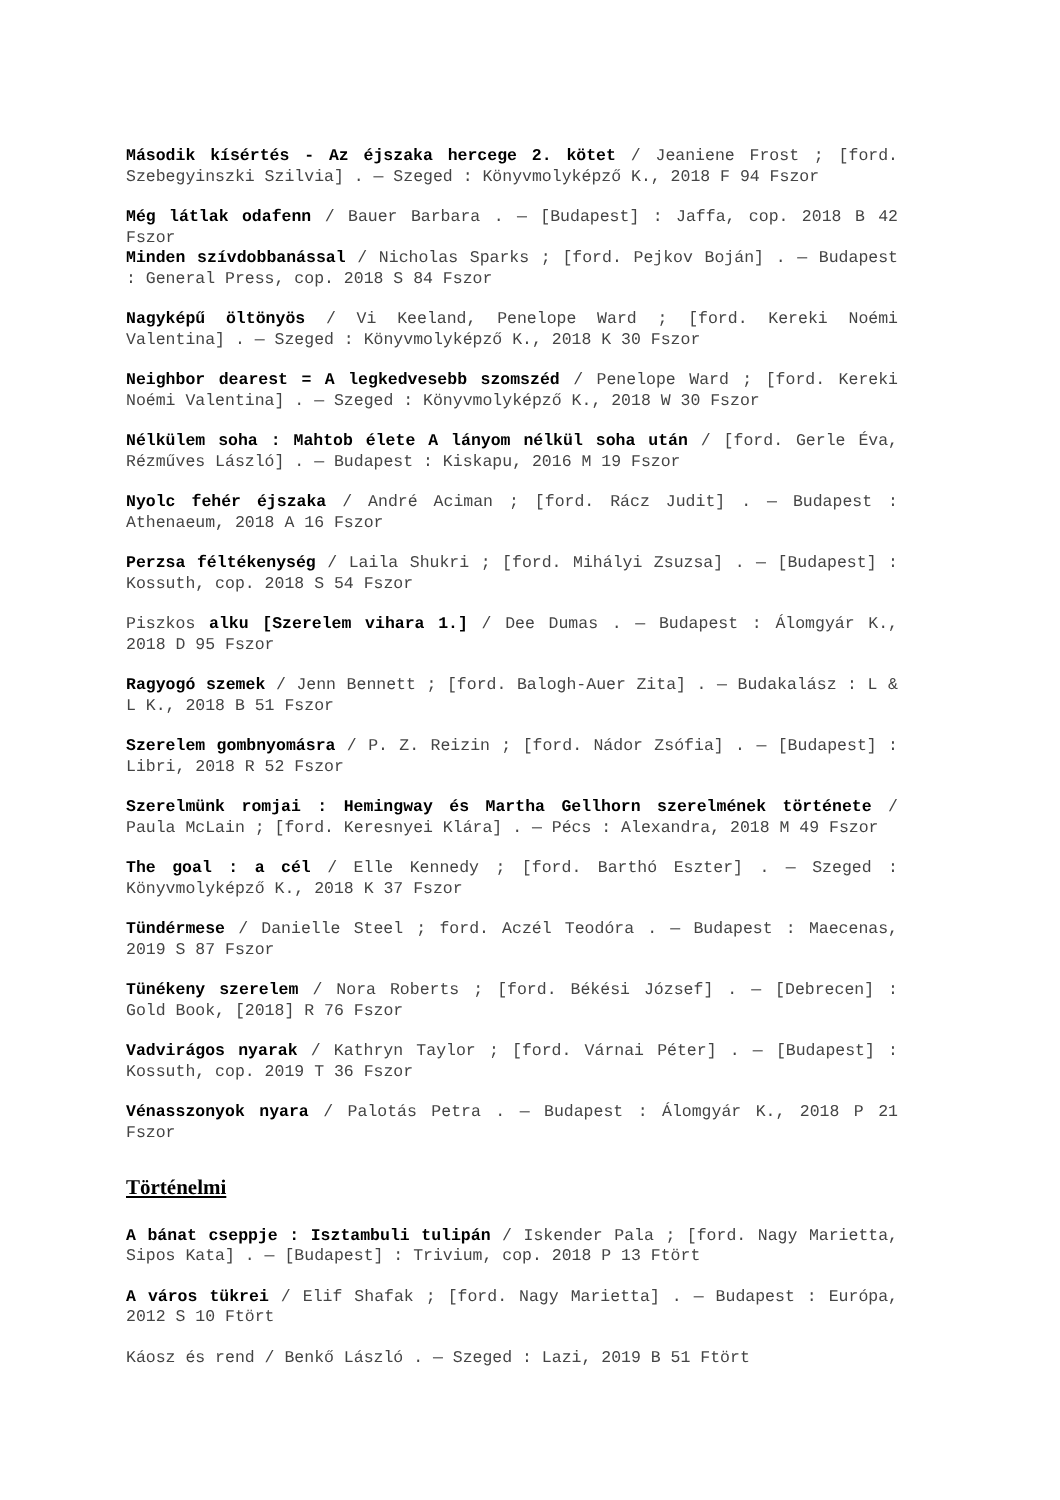Második kísértés - Az éjszaka hercege 2. kötet / Jeaniene Frost ; [ford. Szebegyinszki Szilvia] . — Szeged : Könyvmolyképző K., 2018 F 94 Fszor
Még látlak odafenn / Bauer Barbara . — [Budapest] : Jaffa, cop. 2018 B 42 Fszor
Minden szívdobbanással / Nicholas Sparks ; [ford. Pejkov Boján] . — Budapest : General Press, cop. 2018 S 84 Fszor
Nagyképű öltönyös / Vi Keeland, Penelope Ward ; [ford. Kereki Noémi Valentina] . — Szeged : Könyvmolyképző K., 2018 K 30 Fszor
Neighbor dearest = A legkedvesebb szomszéd / Penelope Ward ; [ford. Kereki Noémi Valentina] . — Szeged : Könyvmolyképző K., 2018 W 30 Fszor
Nélkülem soha : Mahtob élete A lányom nélkül soha után / [ford. Gerle Éva, Rézműves László] . — Budapest : Kiskapu, 2016 M 19 Fszor
Nyolc fehér éjszaka / André Aciman ; [ford. Rácz Judit] . — Budapest : Athenaeum, 2018 A 16 Fszor
Perzsa féltékenység / Laila Shukri ; [ford. Mihályi Zsuzsa] . — [Budapest] : Kossuth, cop. 2018 S 54 Fszor
Piszkos alku [Szerelem vihara 1.] / Dee Dumas . — Budapest : Álomgyár K., 2018 D 95 Fszor
Ragyogó szemek / Jenn Bennett ; [ford. Balogh-Auer Zita] . — Budakalász : L & L K., 2018 B 51 Fszor
Szerelem gombnyomásra / P. Z. Reizin ; [ford. Nádor Zsófia] . — [Budapest] : Libri, 2018 R 52 Fszor
Szerelmünk romjai : Hemingway és Martha Gellhorn szerelmének története / Paula McLain ; [ford. Keresnyei Klára] . — Pécs : Alexandra, 2018 M 49 Fszor
The goal : a cél / Elle Kennedy ; [ford. Barthó Eszter] . — Szeged : Könyvmolyképző K., 2018 K 37 Fszor
Tündérmese / Danielle Steel ; ford. Aczél Teodóra . — Budapest : Maecenas, 2019 S 87 Fszor
Tünékeny szerelem / Nora Roberts ; [ford. Békési József] . — [Debrecen] : Gold Book, [2018] R 76 Fszor
Vadvirágos nyarak / Kathryn Taylor ; [ford. Várnai Péter] . — [Budapest] : Kossuth, cop. 2019 T 36 Fszor
Vénasszonyok nyara / Palotás Petra . — Budapest : Álomgyár K., 2018 P 21 Fszor
Történelmi
A bánat cseppje : Isztambuli tulipán / Iskender Pala ; [ford. Nagy Marietta, Sipos Kata] . — [Budapest] : Trivium, cop. 2018 P 13 Ftört
A város tükrei / Elif Shafak ; [ford. Nagy Marietta] . — Budapest : Európa, 2012 S 10 Ftört
Káosz és rend / Benkő László . — Szeged : Lazi, 2019 B 51 Ftört